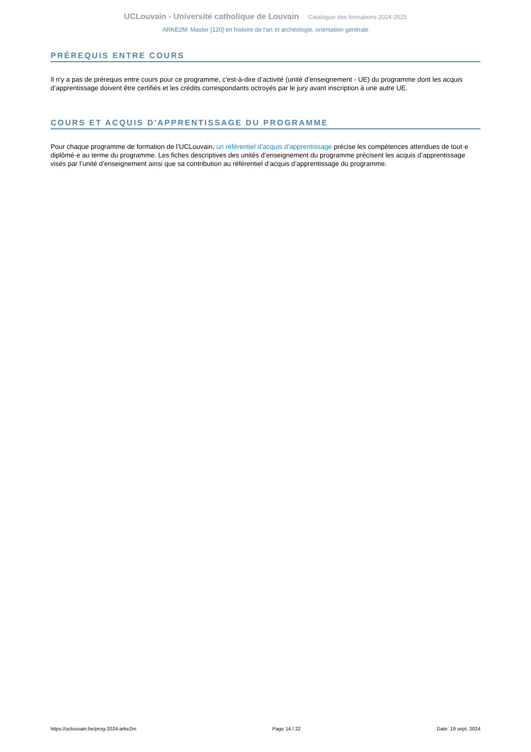UCLouvain - Université catholique de Louvain Catalogue des formations 2024-2025
ARKE2M: Master [120] en histoire de l'art et archéologie, orientation générale
PRÉREQUIS ENTRE COURS
Il n'y a pas de prérequis entre cours pour ce programme, c'est-à-dire d’activité (unité d’enseignement - UE) du programme dont les acquis d’apprentissage doivent être certifiés et les crédits correspondants octroyés par le jury avant inscription à une autre UE.
COURS ET ACQUIS D'APPRENTISSAGE DU PROGRAMME
Pour chaque programme de formation de l’UCLouvain, un référentiel d’acquis d’apprentissage précise les compétences attendues de tout·e diplômé·e au terme du programme. Les fiches descriptives des unités d’enseignement du programme précisent les acquis d’apprentissage visés par l’unité d’enseignement ainsi que sa contribution au référentiel d’acquis d’apprentissage du programme.
https://uclouvain.be/prog-2024-arke2m Page 14 / 22 Date: 19 sept. 2024